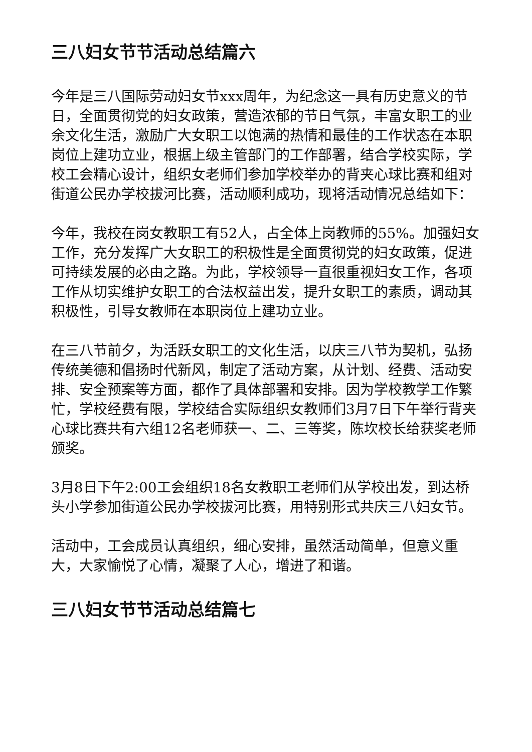三八妇女节节活动总结篇六
今年是三八国际劳动妇女节xxx周年，为纪念这一具有历史意义的节日，全面贯彻党的妇女政策，营造浓郁的节日气氛，丰富女职工的业余文化生活，激励广大女职工以饱满的热情和最佳的工作状态在本职岗位上建功立业，根据上级主管部门的工作部署，结合学校实际，学校工会精心设计，组织女老师们参加学校举办的背夹心球比赛和组对街道公民办学校拔河比赛，活动顺利成功，现将活动情况总结如下：
今年，我校在岗女教职工有52人，占全体上岗教师的55%。加强妇女工作，充分发挥广大女职工的积极性是全面贯彻党的妇女政策，促进可持续发展的必由之路。为此，学校领导一直很重视妇女工作，各项工作从切实维护女职工的合法权益出发，提升女职工的素质，调动其积极性，引导女教师在本职岗位上建功立业。
在三八节前夕，为活跃女职工的文化生活，以庆三八节为契机，弘扬传统美德和倡扬时代新风，制定了活动方案，从计划、经费、活动安排、安全预案等方面，都作了具体部署和安排。因为学校教学工作繁忙，学校经费有限，学校结合实际组织女教师们3月7日下午举行背夹心球比赛共有六组12名老师获一、二、三等奖，陈坎校长给获奖老师颁奖。
3月8日下午2:00工会组织18名女教职工老师们从学校出发，到达桥头小学参加街道公民办学校拔河比赛，用特别形式共庆三八妇女节。
活动中，工会成员认真组织，细心安排，虽然活动简单，但意义重大，大家愉悦了心情，凝聚了人心，增进了和谐。
三八妇女节节活动总结篇七